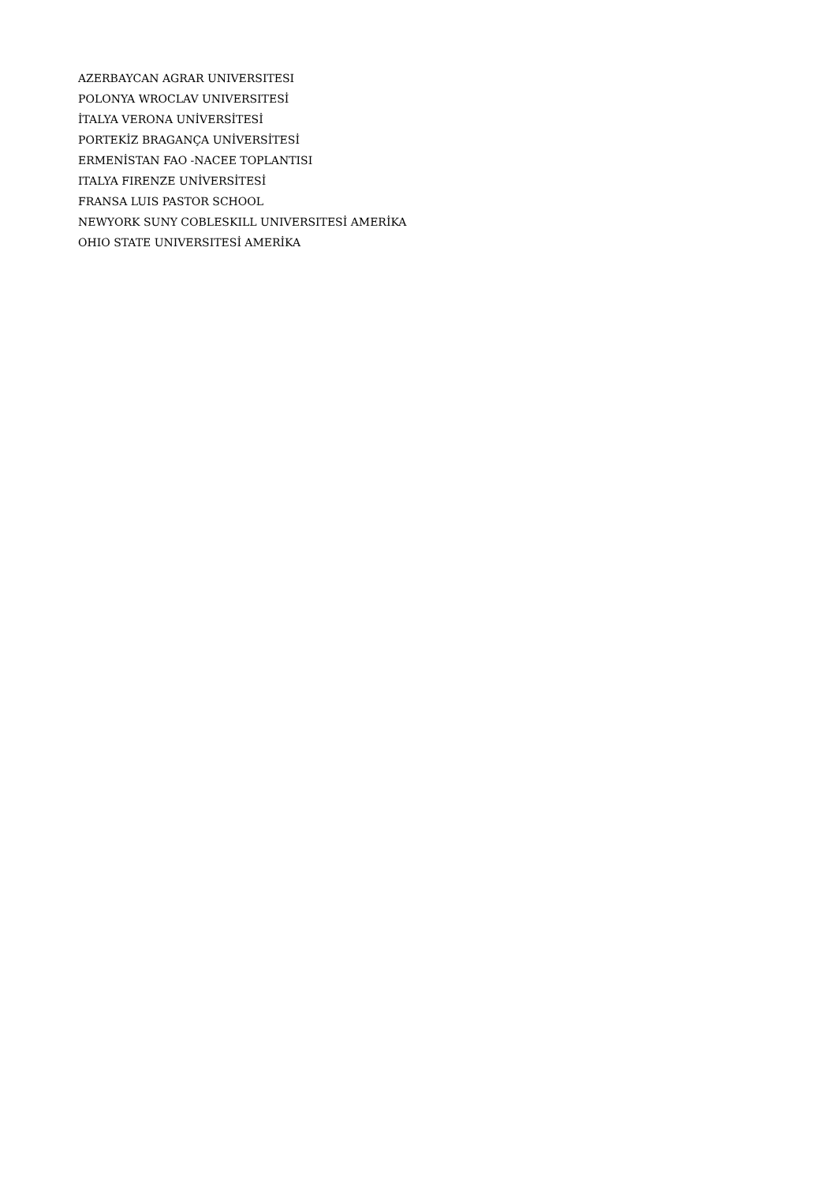AZERBAYCAN AGRAR UNIVERSITESI
POLONYA WROCLAV UNIVERSITESİ
İTALYA VERONA UNİVERSİTESİ
PORTEKİZ BRAGANÇA UNİVERSİTESİ
ERMENİSTAN FAO -NACEE TOPLANTISI
ITALYA FIRENZE UNİVERSİTESİ
FRANSA LUIS PASTOR SCHOOL
NEWYORK SUNY COBLESKILL UNIVERSITESİ AMERİKA
OHIO STATE UNIVERSITESİ AMERİKA